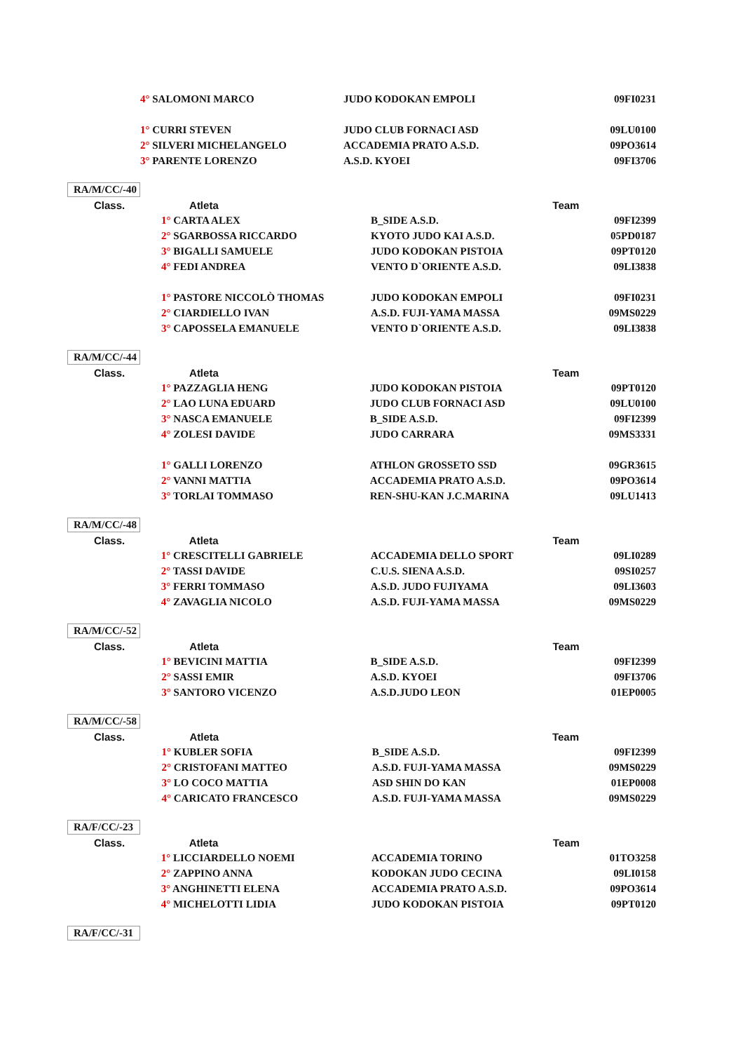| | 4° SALOMONI MARCO | JUDO KODOKAN EMPOLI | 09FI0231 |
| | 1° CURRI STEVEN | JUDO CLUB FORNACI ASD | 09LU0100 |
| | 2° SILVERI MICHELANGELO | ACCADEMIA PRATO A.S.D. | 09PO3614 |
| | 3° PARENTE LORENZO | A.S.D. KYOEI | 09FI3706 |
RA/M/CC/-40
| Class. | Atleta | Team | |
| --- | --- | --- | --- |
| | 1° CARTA ALEX | B_SIDE A.S.D. | 09FI2399 |
| | 2° SGARBOSSA RICCARDO | KYOTO JUDO KAI A.S.D. | 05PD0187 |
| | 3° BIGALLI SAMUELE | JUDO KODOKAN PISTOIA | 09PT0120 |
| | 4° FEDI ANDREA | VENTO D`ORIENTE A.S.D. | 09LI3838 |
| | 1° PASTORE NICCOLÒ THOMAS | JUDO KODOKAN EMPOLI | 09FI0231 |
| | 2° CIARDIELLO IVAN | A.S.D. FUJI-YAMA MASSA | 09MS0229 |
| | 3° CAPOSSELA EMANUELE | VENTO D`ORIENTE A.S.D. | 09LI3838 |
RA/M/CC/-44
| Class. | Atleta | Team | |
| --- | --- | --- | --- |
| | 1° PAZZAGLIA HENG | JUDO KODOKAN PISTOIA | 09PT0120 |
| | 2° LAO LUNA EDUARD | JUDO CLUB FORNACI ASD | 09LU0100 |
| | 3° NASCA EMANUELE | B_SIDE A.S.D. | 09FI2399 |
| | 4° ZOLESI DAVIDE | JUDO CARRARA | 09MS3331 |
| | 1° GALLI LORENZO | ATHLON GROSSETO SSD | 09GR3615 |
| | 2° VANNI MATTIA | ACCADEMIA PRATO A.S.D. | 09PO3614 |
| | 3° TORLAI TOMMASO | REN-SHU-KAN J.C.MARINA | 09LU1413 |
RA/M/CC/-48
| Class. | Atleta | Team | |
| --- | --- | --- | --- |
| | 1° CRESCITELLI GABRIELE | ACCADEMIA DELLO SPORT | 09LI0289 |
| | 2° TASSI DAVIDE | C.U.S. SIENA A.S.D. | 09SI0257 |
| | 3° FERRI TOMMASO | A.S.D. JUDO FUJIYAMA | 09LI3603 |
| | 4° ZAVAGLIA NICOLO | A.S.D. FUJI-YAMA MASSA | 09MS0229 |
RA/M/CC/-52
| Class. | Atleta | Team | |
| --- | --- | --- | --- |
| | 1° BEVICINI MATTIA | B_SIDE A.S.D. | 09FI2399 |
| | 2° SASSI EMIR | A.S.D. KYOEI | 09FI3706 |
| | 3° SANTORO VICENZO | A.S.D.JUDO LEON | 01EP0005 |
RA/M/CC/-58
| Class. | Atleta | Team | |
| --- | --- | --- | --- |
| | 1° KUBLER SOFIA | B_SIDE A.S.D. | 09FI2399 |
| | 2° CRISTOFANI MATTEO | A.S.D. FUJI-YAMA MASSA | 09MS0229 |
| | 3° LO COCO MATTIA | ASD SHIN DO KAN | 01EP0008 |
| | 4° CARICATO FRANCESCO | A.S.D. FUJI-YAMA MASSA | 09MS0229 |
RA/F/CC/-23
| Class. | Atleta | Team | |
| --- | --- | --- | --- |
| | 1° LICCIARDELLO NOEMI | ACCADEMIA TORINO | 01TO3258 |
| | 2° ZAPPINO ANNA | KODOKAN JUDO CECINA | 09LI0158 |
| | 3° ANGHINETTI ELENA | ACCADEMIA PRATO A.S.D. | 09PO3614 |
| | 4° MICHELOTTI LIDIA | JUDO KODOKAN PISTOIA | 09PT0120 |
RA/F/CC/-31